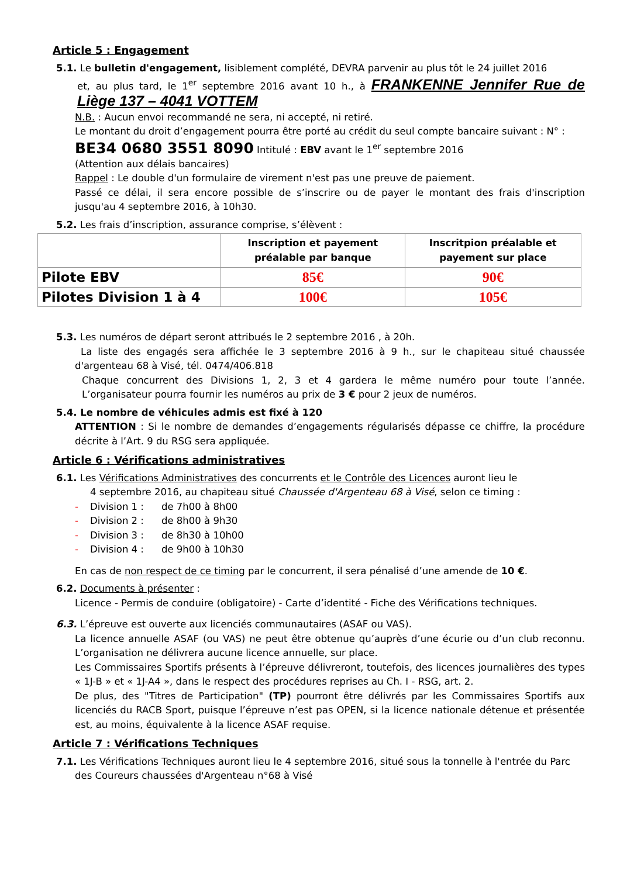Article 5 : Engagement
5.1. Le bulletin d'engagement, lisiblement complété, DEVRA parvenir au plus tôt le 24 juillet 2016
et, au plus tard, le 1<sup>er</sup> septembre 2016 avant 10 h., à FRANKENNE Jennifer Rue de Liège 137 – 4041 VOTTEM
N.B. : Aucun envoi recommandé ne sera, ni accepté, ni retiré.
Le montant du droit d’engagement pourra être porté au crédit du seul compte bancaire suivant : N° :
BE34 0680 3551 8090 Intitulé : EBV avant le 1<sup>er</sup> septembre 2016
(Attention aux délais bancaires)
Rappel : Le double d'un formulaire de virement n'est pas une preuve de paiement.
Passé ce délai, il sera encore possible de s’inscrire ou de payer le montant des frais d'inscription jusqu'au 4 septembre 2016, à 10h30.
5.2. Les frais d’inscription, assurance comprise, s’élèvent :
| | Inscription et payement préalable par banque | Inscritpion préalable et payement sur place |
| --- | --- | --- |
| Pilote EBV | 85€ | 90€ |
| Pilotes Division 1 à 4 | 100€ | 105€ |
5.3. Les numéros de départ seront attribués le 2 septembre 2016 , à 20h.
La liste des engagés sera affichée le 3 septembre 2016 à 9 h., sur le chapiteau situé chaussée d'argenteau 68 à Visé, tél. 0474/406.818
Chaque concurrent des Divisions 1, 2, 3 et 4 gardera le même numéro pour toute l’année. L’organisateur pourra fournir les numéros au prix de 3 € pour 2 jeux de numéros.
5.4. Le nombre de véhicules admis est fixé à 120
ATTENTION : Si le nombre de demandes d’engagements régularisés dépasse ce chiffre, la procédure décrite à l’Art. 9 du RSG sera appliquée.
Article 6 : Vérifications administratives
6.1. Les Vérifications Administratives des concurrents et le Contrôle des Licences auront lieu le
4 septembre 2016, au chapiteau situé Chaussée d'Argenteau 68 à Visé, selon ce timing :
- Division 1 : de 7h00 à 8h00
- Division 2 : de 8h00 à 9h30
- Division 3 : de 8h30 à 10h00
- Division 4 : de 9h00 à 10h30
En cas de non respect de ce timing par le concurrent, il sera pénalisé d’une amende de 10 €.
6.2. Documents à présenter :
Licence - Permis de conduire (obligatoire) - Carte d’identité - Fiche des Vérifications techniques.
6.3. L’épreuve est ouverte aux licenciés communautaires (ASAF ou VAS).
La licence annuelle ASAF (ou VAS) ne peut être obtenue qu’auprès d’une écurie ou d’un club reconnu. L’organisation ne délivrera aucune licence annuelle, sur place.
Les Commissaires Sportifs présents à l’épreuve délivreront, toutefois, des licences journalières des types « 1J-B » et « 1J-A4 », dans le respect des procédures reprises au Ch. I - RSG, art. 2.
De plus, des "Titres de Participation" (TP) pourront être délivrés par les Commissaires Sportifs aux licenciés du RACB Sport, puisque l’épreuve n’est pas OPEN, si la licence nationale détenue et présentée est, au moins, équivalente à la licence ASAF requise.
Article 7 : Vérifications Techniques
7.1. Les Vérifications Techniques auront lieu le 4 septembre 2016, situé sous la tonnelle à l'entrée du Parc
des Coureurs chaussées d'Argenteau n°68 à Visé